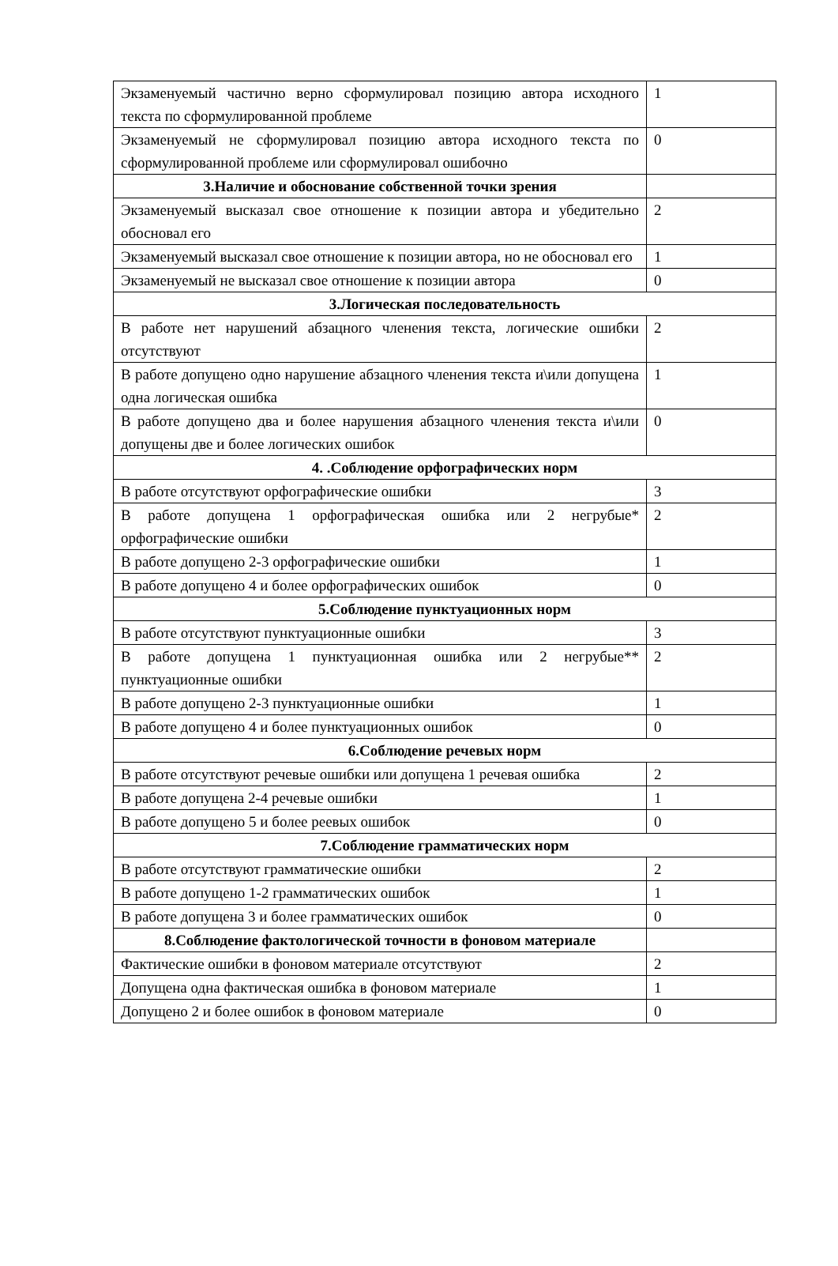| Экзаменуемый частично верно сформулировал позицию автора исходного текста по сформулированной проблеме | 1 |
| Экзаменуемый не сформулировал позицию автора исходного текста по сформулированной проблеме или сформулировал ошибочно | 0 |
| 3.Наличие и обоснование собственной точки зрения | |
| Экзаменуемый высказал свое отношение к позиции автора и убедительно обосновал его | 2 |
| Экзаменуемый высказал свое отношение к позиции автора, но не обосновал его | 1 |
| Экзаменуемый не высказал свое отношение к позиции автора | 0 |
| 3.Логическая последовательность | |
| В работе нет нарушений абзацного членения текста, логические ошибки отсутствуют | 2 |
| В работе допущено одно нарушение абзацного членения текста и\или допущена одна логическая ошибка | 1 |
| В работе допущено два и более нарушения абзацного членения текста и\или допущены две и более логических ошибок | 0 |
| 4. .Соблюдение орфографических норм | |
| В работе отсутствуют орфографические ошибки | 3 |
| В работе допущена 1 орфографическая ошибка или 2 негрубые* орфографические ошибки | 2 |
| В работе допущено 2-3 орфографические ошибки | 1 |
| В работе допущено 4 и более орфографических ошибок | 0 |
| 5.Соблюдение пунктуационных норм | |
| В работе отсутствуют пунктуационные ошибки | 3 |
| В работе допущена 1 пунктуационная ошибка или 2 негрубые** пунктуационные ошибки | 2 |
| В работе допущено 2-3 пунктуационные ошибки | 1 |
| В работе допущено 4 и более пунктуационных ошибок | 0 |
| 6.Соблюдение речевых норм | |
| В работе отсутствуют речевые ошибки или допущена 1 речевая ошибка | 2 |
| В работе допущена 2-4 речевые ошибки | 1 |
| В работе допущено 5 и более реевых ошибок | 0 |
| 7.Соблюдение грамматических норм | |
| В работе отсутствуют грамматические ошибки | 2 |
| В работе допущено 1-2 грамматических ошибок | 1 |
| В работе допущена 3 и более грамматических ошибок | 0 |
| 8.Соблюдение фактологической точности в фоновом материале | |
| Фактические ошибки в фоновом материале отсутствуют | 2 |
| Допущена одна фактическая ошибка в фоновом материале | 1 |
| Допущено 2 и более ошибок в фоновом материале | 0 |